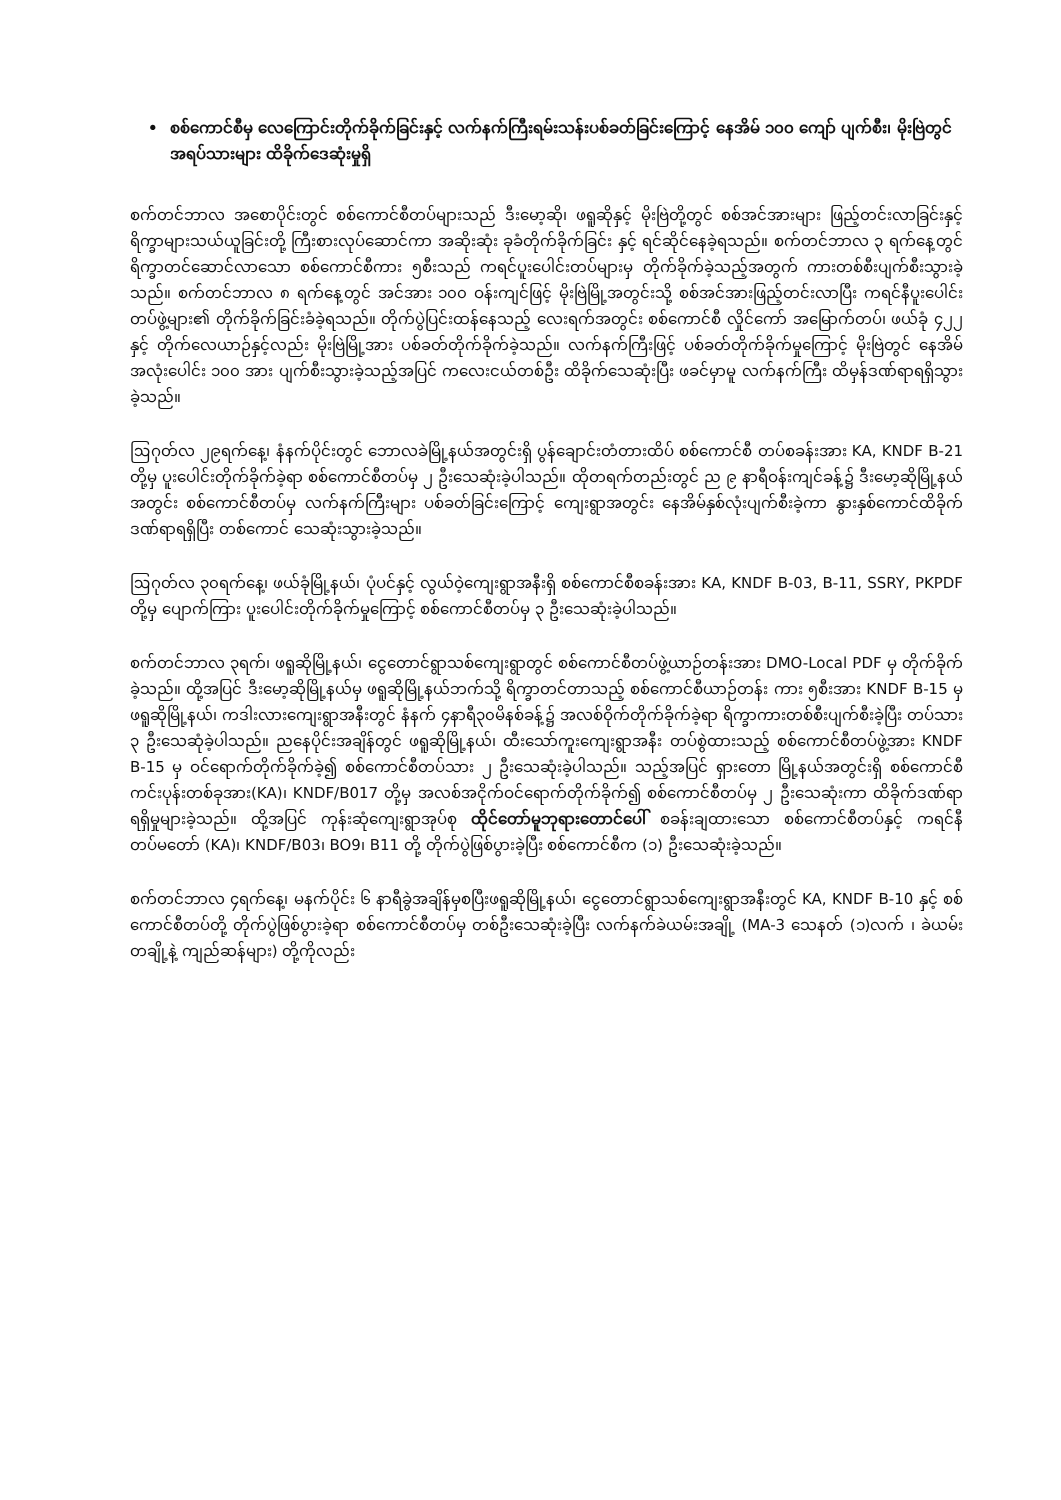• စစ်ကောင်စီမှ လေကြောင်းတိုက်ခိုက်ခြင်းနှင့် လက်နက်ကြီးရမ်းသန်းပစ်ခတ်ခြင်းကြောင့် နေအိမ် ၁၀၀ ကျော် ပျက်စီး၊ မိုးဗြဲတွင် အရပ်သားများ ထိခိုက်ဒေဆုံးမှုရှိ
စက်တင်ဘာလ အစောပိုင်းတွင် စစ်ကောင်စီတပ်များသည် ဒီးမော့ဆို၊ ဖရူဆိုနှင့် မိုးဗြဲတို့တွင် စစ်အင်အားများ ဖြည့်တင်းလာခြင်းနှင့် ရိက္ခာများသယ်ယူခြင်းတို့ ကြီးစားလုပ်ဆောင်ကာ အဆိုးဆုံး ခုခံတိုက်ခိုက်ခြင်း နှင့် ရင်ဆိုင်နေခဲ့ရသည်။ စက်တင်ဘာလ ၃ ရက်နေ့တွင် ရိက္ခာတင်ဆောင်လာသော စစ်ကောင်စီကား ၅စီးသည် ကရင်ပူးပေါင်းတပ်များမှ တိုက်ခိုက်ခဲ့သည့်အတွက် ကားတစ်စီးပျက်စီးသွားခဲ့သည်။ စက်တင်ဘာလ ၈ ရက်နေ့တွင် အင်အား ၁၀၀ ဝန်းကျင်ဖြင့် မိုးဗြဲမြို့အတွင်းသို့ စစ်အင်အားဖြည့်တင်းလာပြီး ကရင်နီပူးပေါင်း တပ်ဖွဲ့များ၏ တိုက်ခိုက်ခြင်းခံခဲ့ရသည်။ တိုက်ပွဲပြင်းထန်နေသည့် လေးရက်အတွင်း စစ်ကောင်စီ လှိုင်ကော် အမြောက်တပ်၊ ဖယ်ခုံ ၄၂၂ နှင့် တိုက်လေယာဉ်နှင့်လည်း မိုးဗြဲမြို့အား ပစ်ခတ်တိုက်ခိုက်ခဲ့သည်။ လက်နက်ကြီးဖြင့် ပစ်ခတ်တိုက်ခိုက်မှုကြောင့် မိုးဗြဲတွင် နေအိမ်အလုံးပေါင်း ၁၀၀ အား ပျက်စီးသွားခဲ့သည့်အပြင် ကလေးငယ်တစ်ဦး ထိခိုက်သေဆုံးပြီး ဖခင်မှာမူ လက်နက်ကြီး ထိမှန်ဒဏ်ရာရရှိသွားခဲ့သည်။
ဩဂုတ်လ ၂၉ရက်နေ့၊ နံနက်ပိုင်းတွင် ဘောလခဲမြို့နယ်အတွင်းရှိ ပွန်ချောင်းတံတားထိပ် စစ်ကောင်စီ တပ်စခန်းအား KA, KNDF B-21 တို့မှ ပူးပေါင်းတိုက်ခိုက်ခဲ့ရာ စစ်ကောင်စီတပ်မှ ၂ ဦးသေဆုံးခဲ့ပါသည်။ ထိုတရက်တည်းတွင် ည ၉ နာရီဝန်းကျင်ခန့်၌ ဒီးမော့ဆိုမြို့နယ်အတွင်း စစ်ကောင်စီတပ်မှ လက်နက်ကြီးများ ပစ်ခတ်ခြင်းကြောင့် ကျေးရွာအတွင်း နေအိမ်နှစ်လုံးပျက်စီးခဲ့ကာ နွားနှစ်ကောင်ထိခိုက်ဒဏ်ရာရရှိပြီး တစ်ကောင် သေဆုံးသွားခဲ့သည်။
ဩဂုတ်လ ၃၀ရက်နေ့၊ ဖယ်ခုံမြို့နယ်၊ ပုံပင်နှင့် လွယ်ဝဲ့ကျေးရွာအနီးရှိ စစ်ကောင်စီစခန်းအား KA, KNDF B-03, B-11, SSRY, PKPDF တို့မှ ပျောက်ကြား ပူးပေါင်းတိုက်ခိုက်မှုကြောင့် စစ်ကောင်စီတပ်မှ ၃ ဦးသေဆုံးခဲ့ပါသည်။
စက်တင်ဘာလ ၃ရက်၊ ဖရူဆိုမြို့နယ်၊ ငွေတောင်ရွာသစ်ကျေးရွာတွင် စစ်ကောင်စီတပ်ဖွဲ့ယာဉ်တန်းအား DMO-Local PDF မှ တိုက်ခိုက်ခဲ့သည်။ ထို့အပြင် ဒီးမော့ဆိုမြို့နယ်မှ ဖရူဆိုမြို့နယ်ဘက်သို့ ရိက္ခာတင်တာသည့် စစ်ကောင်စီယာဉ်တန်း ကား ၅စီးအား KNDF B-15 မှ ဖရူဆိုမြို့နယ်၊ ကဒါးလားကျေးရွာအနီးတွင် နံနက် ၄နာရီ၃၀မိနစ်ခန့်၌ အလစ်ဝိုက်တိုက်ခိုက်ခဲ့ရာ ရိက္ခာကားတစ်စီးပျက်စီးခဲ့ပြီး တပ်သား ၃ ဦးသေဆုံခဲ့ပါသည်။ ညနေပိုင်းအချိန်တွင် ဖရူဆိုမြို့နယ်၊ ထီးသော်ကူးကျေးရွာအနီး တပ်စွဲထားသည့် စစ်ကောင်စီတပ်ဖွဲ့အား KNDF B-15 မှ ဝင်ရောက်တိုက်ခိုက်ခဲ့၍ စစ်ကောင်စီတပ်သား ၂ ဦးသေဆုံးခဲ့ပါသည်။ သည့်အပြင် ရှားတော မြို့နယ်အတွင်းရှိ စစ်ကောင်စီကင်းပုန်းတစ်ခုအား(KA)၊ KNDF/B017 တို့မှ အလစ်အငိုက်ဝင်ရောက်တိုက်ခိုက်၍ စစ်ကောင်စီတပ်မှ ၂ ဦးသေဆုံးကာ ထိခိုက်ဒဏ်ရာရရှိမှုများခဲ့သည်။ ထို့အပြင် ကုန်းဆုံကျေးရွာအုပ်စု ထိုင်တော်မူဘုရားတောင်ပေါ် စခန်းချထားသော စစ်ကောင်စီတပ်နှင့် ကရင်နီတပ်မတော် (KA)၊ KNDF/B03၊ BO9၊ B11 တို့ တိုက်ပွဲဖြစ်ပွားခဲ့ပြီး စစ်ကောင်စီက (၁) ဦးသေဆုံးခဲ့သည်။
စက်တင်ဘာလ ၄ရက်နေ့၊ မနက်ပိုင်း ၆ နာရီခွဲအချိန်မှစပြီးဖရူဆိုမြို့နယ်၊ ငွေတောင်ရွာသစ်ကျေးရွာအနီးတွင် KA, KNDF B-10 နှင့် စစ်ကောင်စီတပ်တို့ တိုက်ပွဲဖြစ်ပွားခဲ့ရာ စစ်ကောင်စီတပ်မှ တစ်ဦးသေဆုံးခဲ့ပြီး လက်နက်ခဲယမ်းအချို့ (MA-3 သေနတ် (၁)လက် ၊ ခဲယမ်းတချို့နဲ့ ကျည်ဆန်များ) တို့ကိုလည်း